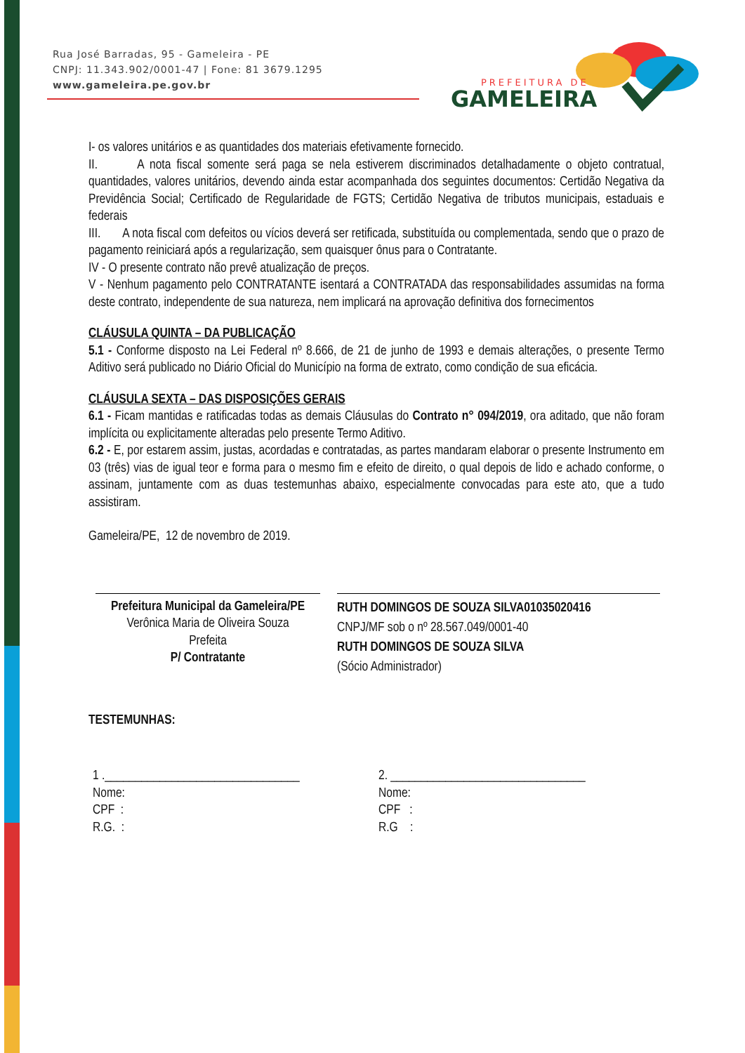Rua José Barradas, 95 - Gameleira - PE
CNPJ: 11.343.902/0001-47 | Fone: 81 3679.1295
www.gameleira.pe.gov.br
PREFEITURA DE
GAMELEIRA
I- os valores unitários e as quantidades dos materiais efetivamente fornecido.
II. A nota fiscal somente será paga se nela estiverem discriminados detalhadamente o objeto contratual, quantidades, valores unitários, devendo ainda estar acompanhada dos seguintes documentos: Certidão Negativa da Previdência Social; Certificado de Regularidade de FGTS; Certidão Negativa de tributos municipais, estaduais e federais
III. A nota fiscal com defeitos ou vícios deverá ser retificada, substituída ou complementada, sendo que o prazo de pagamento reiniciará após a regularização, sem quaisquer ônus para o Contratante.
IV - O presente contrato não prevê atualização de preços.
V - Nenhum pagamento pelo CONTRATANTE isentará a CONTRATADA das responsabilidades assumidas na forma deste contrato, independente de sua natureza, nem implicará na aprovação definitiva dos fornecimentos
CLÁUSULA QUINTA – DA PUBLICAÇÃO
5.1 - Conforme disposto na Lei Federal nº 8.666, de 21 de junho de 1993 e demais alterações, o presente Termo Aditivo será publicado no Diário Oficial do Município na forma de extrato, como condição de sua eficácia.
CLÁUSULA SEXTA – DAS DISPOSIÇÕES GERAIS
6.1 - Ficam mantidas e ratificadas todas as demais Cláusulas do Contrato n° 094/2019, ora aditado, que não foram implícita ou explicitamente alteradas pelo presente Termo Aditivo.
6.2 - E, por estarem assim, justas, acordadas e contratadas, as partes mandaram elaborar o presente Instrumento em 03 (três) vias de igual teor e forma para o mesmo fim e efeito de direito, o qual depois de lido e achado conforme, o assinam, juntamente com as duas testemunhas abaixo, especialmente convocadas para este ato, que a tudo assistiram.
Gameleira/PE, 12 de novembro de 2019.
Prefeitura Municipal da Gameleira/PE
Verônica Maria de Oliveira Souza
Prefeita
P/ Contratante
RUTH DOMINGOS DE SOUZA SILVA01035020416
CNPJ/MF sob o nº 28.567.049/0001-40
RUTH DOMINGOS DE SOUZA SILVA
(Sócio Administrador)
TESTEMUNHAS:
1 .________________________________
Nome:
CPF :
R.G. :
2. ________________________________
Nome:
CPF :
R.G :